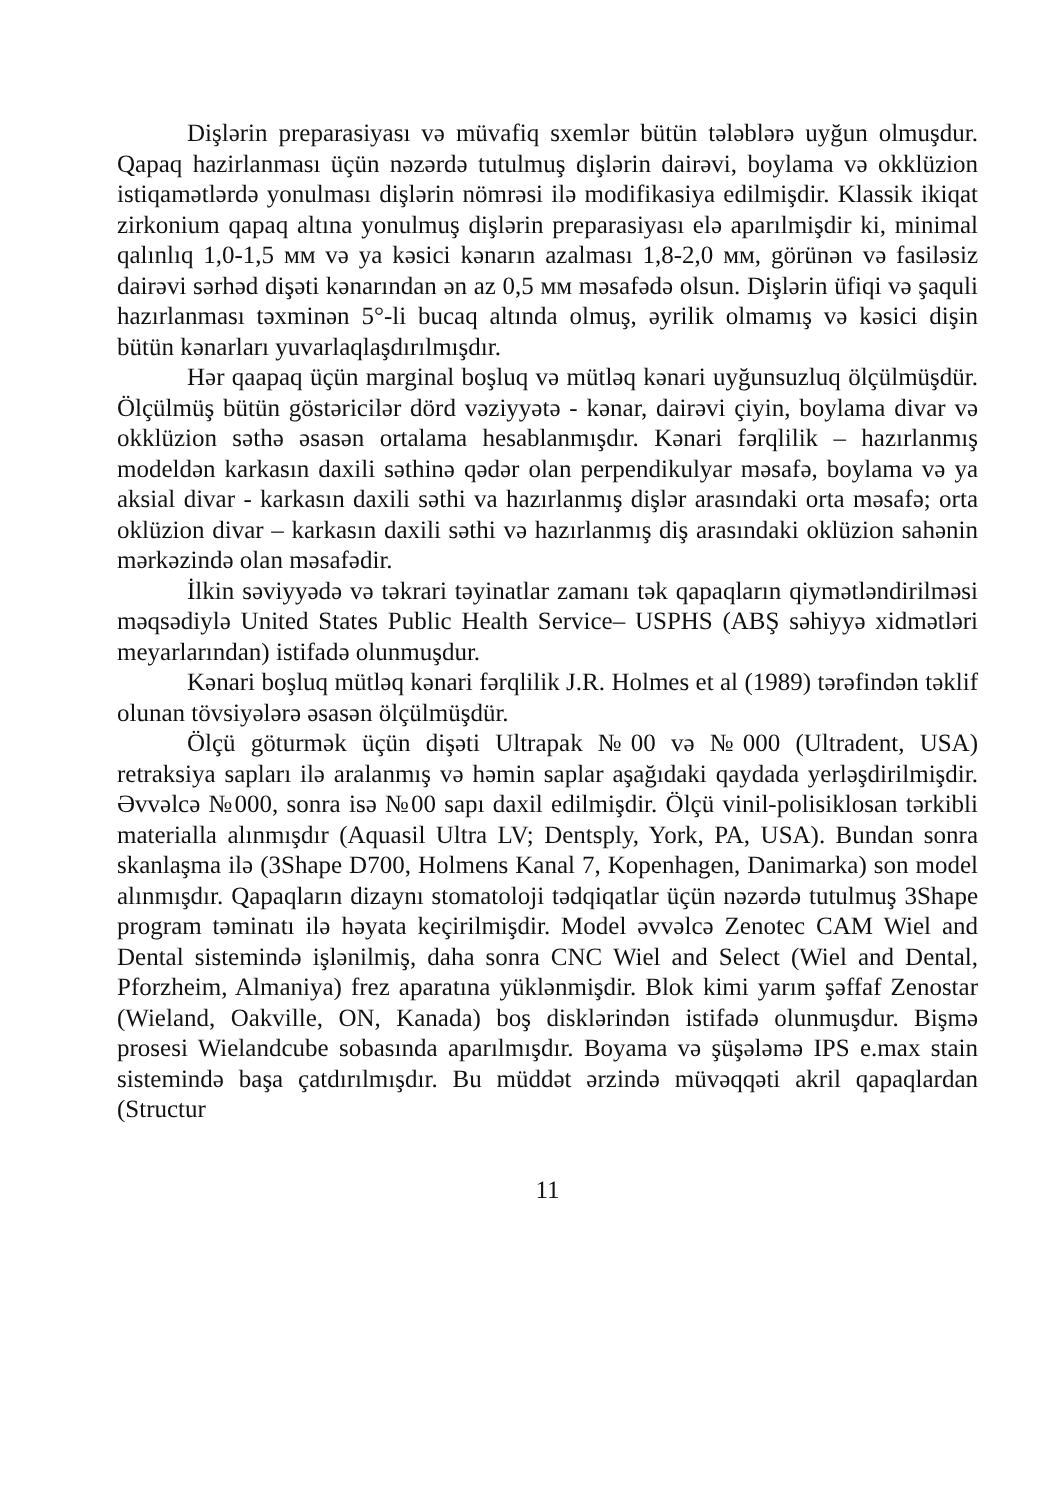Dişlərin preparasiyası və müvafiq sxemlər bütün tələblərə uyğun olmuşdur. Qapaq hazirlanması üçün nəzərdə tutulmuş dişlərin dairəvi, boylama və okklüzion istiqamətlərdə yonulması dişlərin nömrəsi ilə modifikasiya edilmişdir. Klassik ikiqat zirkonium qapaq altına yonulmuş dişlərin preparasiyası elə aparılmişdir ki, minimal qalınlıq 1,0-1,5 мм və ya kəsici kənarın azalması 1,8-2,0 мм, görünən və fasiləsiz dairəvi sərhəd dişəti kənarından ən az 0,5 мм məsafədə olsun. Dişlərin üfiqi və şaquli hazırlanması təxminən 5°-li bucaq altında olmuş, əyrilik olmamış və kəsici dişin bütün kənarları yuvarlaqlaşdırılmışdır.
Hər qaapaq üçün marginal boşluq və mütləq kənari uyğunsuzluq ölçülmüşdür. Ölçülmüş bütün göstəricilər dörd vəziyyətə - kənar, dairəvi çiyin, boylama divar və okklüzion səthə əsasən ortalama hesablanmışdır. Kənari fərqlilik – hazırlanmış modeldən karkasın daxili səthinə qədər olan perpendikulyar məsafə, boylama və ya aksial divar - karkasın daxili səthi va hazırlanmış dişlər arasındaki orta məsafə; orta oklüzion divar – karkasın daxili səthi və hazırlanmış diş arasındaki oklüzion sahənin mərkəzində olan məsafədir.
İlkin səviyyədə və təkrari təyinatlar zamanı tək qapaqların qiymətləndirilməsi məqsədiylə United States Public Health Service– USPHS (ABŞ səhiyyə xidmətləri meyarlarından) istifadə olunmuşdur.
Kənari boşluq mütləq kənari fərqlilik J.R. Holmes et al (1989) tərəfindən təklif olunan tövsiyələrə əsasən ölçülmüşdür.
Ölçü göturmək üçün dişəti Ultrapak №00 və №000 (Ultradent, USA) retraksiya sapları ilə aralanmış və həmin saplar aşağıdaki qaydada yerləşdirilmişdir. Əvvəlcə №000, sonra isə №00 sapı daxil edilmişdir. Ölçü vinil-polisiklosan tərkibli materialla alınmışdır (Aquasil Ultra LV; Dentsply, York, PA, USA). Bundan sonra skanlaşma ilə (3Shape D700, Holmens Kanal 7, Kopenhagen, Danimarka) son model alınmışdır. Qapaqların dizaynı stomatoloji tədqiqatlar üçün nəzərdə tutulmuş 3Shape program təminatı ilə həyata keçirilmişdir. Model əvvəlcə Zenotec CAM Wiel and Dental sistemində işlənilmiş, daha sonra CNC Wiel and Select (Wiel and Dental, Pforzheim, Almaniya) frez aparatına yüklənmişdir. Blok kimi yarım şəffaf Zenostar (Wieland, Oakville, ON, Kanada) boş disklərindən istifadə olunmuşdur. Bişmə prosesi Wielandcube sobasında aparılmışdır. Boyama və şüşələmə IPS e.max stain sistemində başa çatdırılmışdır. Bu müddət ərzində müvəqqəti akril qapaqlardan (Structur
11